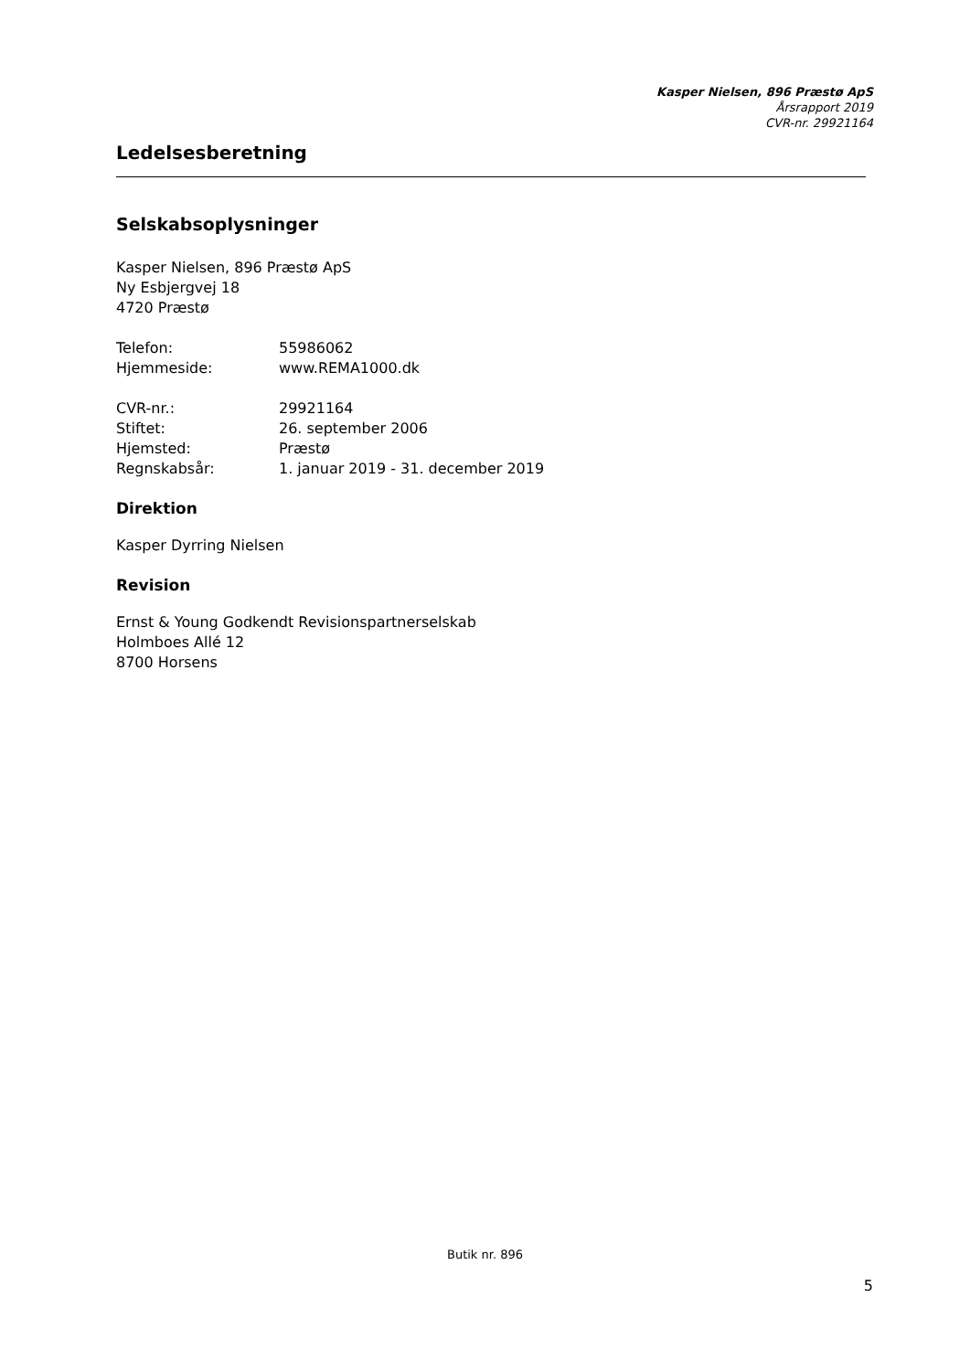Kasper Nielsen, 896 Præstø ApS
Årsrapport 2019
CVR-nr. 29921164
Ledelsesberetning
Selskabsoplysninger
Kasper Nielsen, 896 Præstø ApS
Ny Esbjergvej 18
4720 Præstø
| Telefon: | 55986062 |
| Hjemmeside: | www.REMA1000.dk |
| CVR-nr.: | 29921164 |
| Stiftet: | 26. september 2006 |
| Hjemsted: | Præstø |
| Regnskabsår: | 1. januar 2019 - 31. december 2019 |
Direktion
Kasper Dyrring Nielsen
Revision
Ernst & Young Godkendt Revisionspartnerselskab
Holmboes Allé 12
8700 Horsens
Butik nr. 896
5